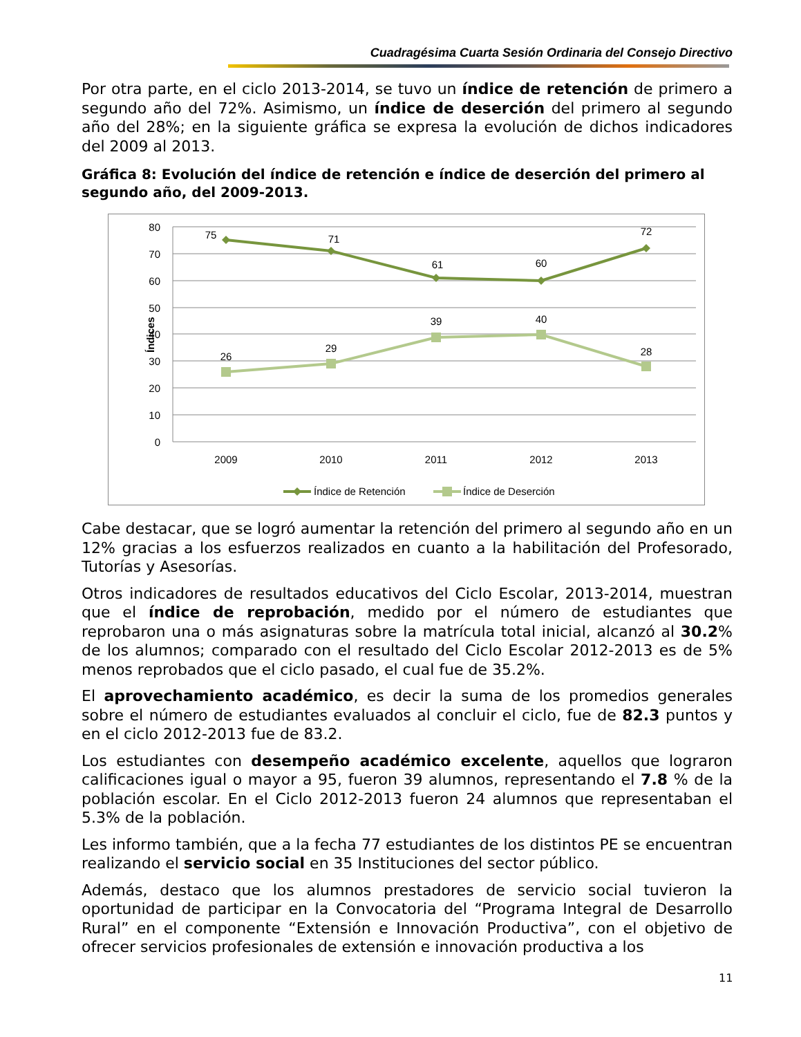Cuadragésima Cuarta Sesión Ordinaria del Consejo Directivo
Por otra parte, en el ciclo 2013-2014, se tuvo un índice de retención de primero a segundo año del 72%. Asimismo, un índice de deserción del primero al segundo año del 28%; en la siguiente gráfica se expresa la evolución de dichos indicadores del 2009 al 2013.
Gráfica 8: Evolución del índice de retención e índice de deserción del primero al segundo año, del 2009-2013.
80
70
60
50
40
30
20
10
0
Índices
2009
2010
2011
2012
2013
75
71
61
60
72
26
29
39
40
28
Índice de Retención
Índice de Deserción
Cabe destacar, que se logró aumentar la retención del primero al segundo año en un 12% gracias a los esfuerzos realizados en cuanto a la habilitación del Profesorado, Tutorías y Asesorías.
Otros indicadores de resultados educativos del Ciclo Escolar, 2013-2014, muestran que el índice de reprobación, medido por el número de estudiantes que reprobaron una o más asignaturas sobre la matrícula total inicial, alcanzó al 30.2% de los alumnos; comparado con el resultado del Ciclo Escolar 2012-2013 es de 5% menos reprobados que el ciclo pasado, el cual fue de 35.2%.
El aprovechamiento académico, es decir la suma de los promedios generales sobre el número de estudiantes evaluados al concluir el ciclo, fue de 82.3 puntos y en el ciclo 2012-2013 fue de 83.2.
Los estudiantes con desempeño académico excelente, aquellos que lograron calificaciones igual o mayor a 95, fueron 39 alumnos, representando el 7.8 % de la población escolar. En el Ciclo 2012-2013 fueron 24 alumnos que representaban el 5.3% de la población.
Les informo también, que a la fecha 77 estudiantes de los distintos PE se encuentran realizando el servicio social en 35 Instituciones del sector público.
Además, destaco que los alumnos prestadores de servicio social tuvieron la oportunidad de participar en la Convocatoria del “Programa Integral de Desarrollo Rural” en el componente “Extensión e Innovación Productiva”, con el objetivo de ofrecer servicios profesionales de extensión e innovación productiva a los
11